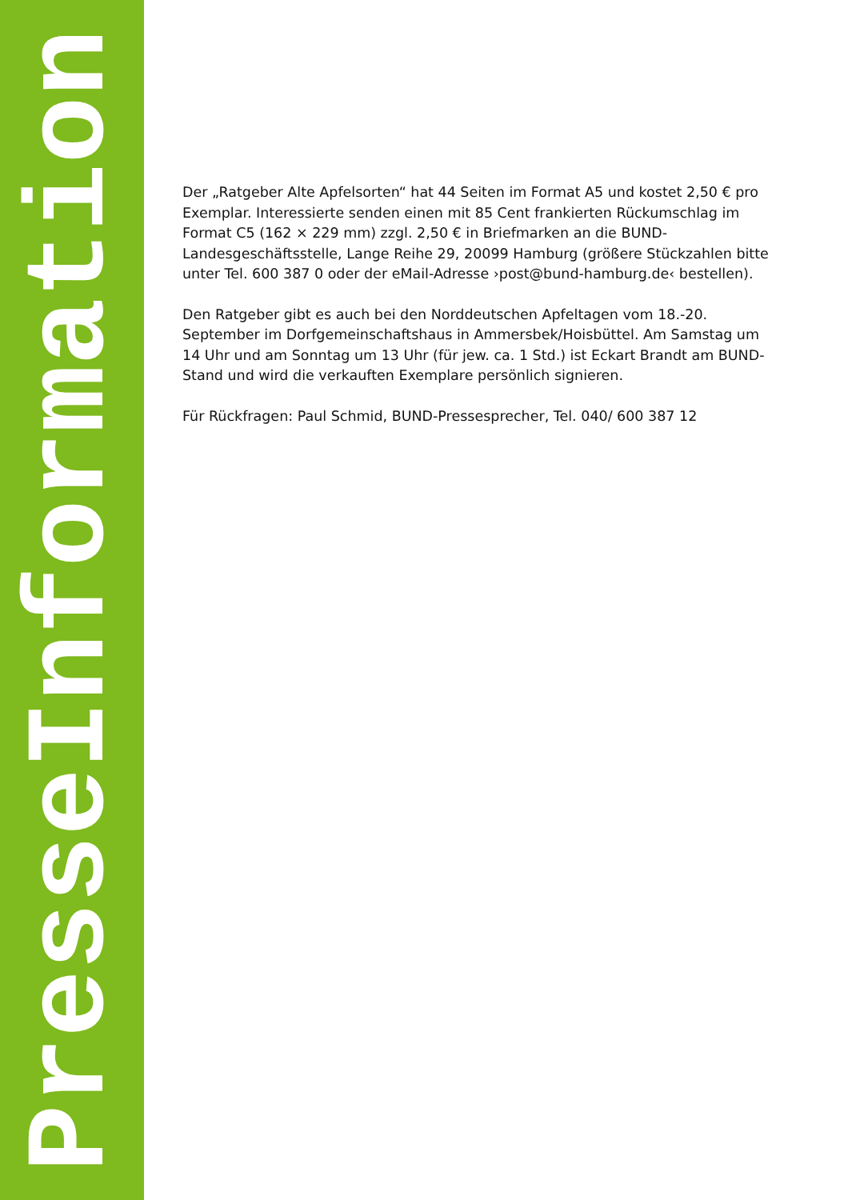PresseInformation
Der „Ratgeber Alte Apfelsorten“ hat 44 Seiten im Format A5 und kostet 2,50 € pro Exemplar. Interessierte senden einen mit 85 Cent frankierten Rückumschlag im Format C5 (162 × 229 mm) zzgl. 2,50 € in Briefmarken an die BUND-Landesgeschäftsstelle, Lange Reihe 29, 20099 Hamburg (größere Stückzahlen bitte unter Tel. 600 387 0 oder der eMail-Adresse ›post@bund-hamburg.de‹ bestellen).
Den Ratgeber gibt es auch bei den Norddeutschen Apfeltagen vom 18.-20. September im Dorfgemeinschaftshaus in Ammersbek/Hoisbüttel. Am Samstag um 14 Uhr und am Sonntag um 13 Uhr (für jew. ca. 1 Std.) ist Eckart Brandt am BUND-Stand und wird die verkauften Exemplare persönlich signieren.
Für Rückfragen: Paul Schmid, BUND-Pressesprecher, Tel. 040/ 600 387 12